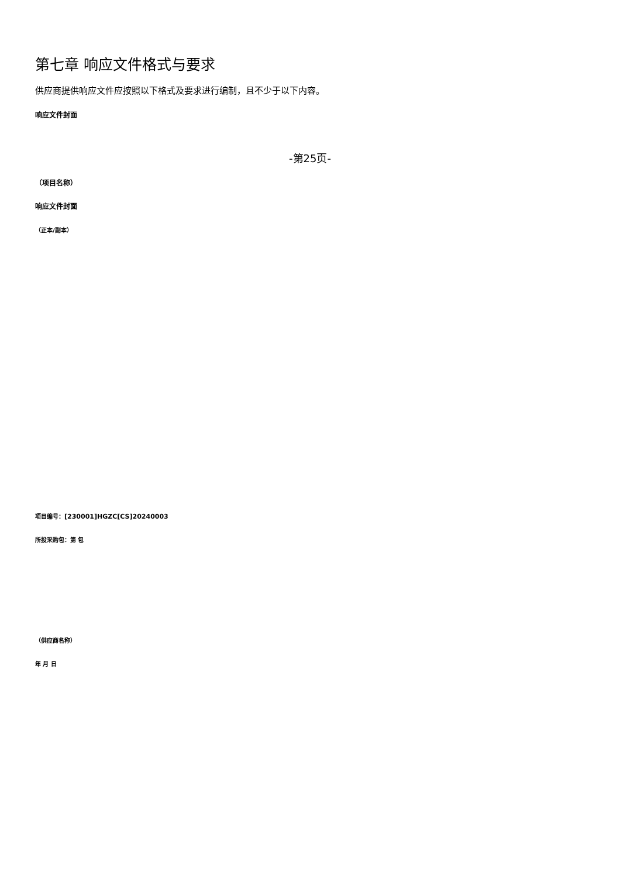第七章 响应文件格式与要求
供应商提供响应文件应按照以下格式及要求进行编制，且不少于以下内容。
响应文件封面
-第25页-
（项目名称）
响应文件封面
（正本/副本）
项目编号：[230001]HGZC[CS]20240003
所投采购包：第 包
（供应商名称）
年 月 日